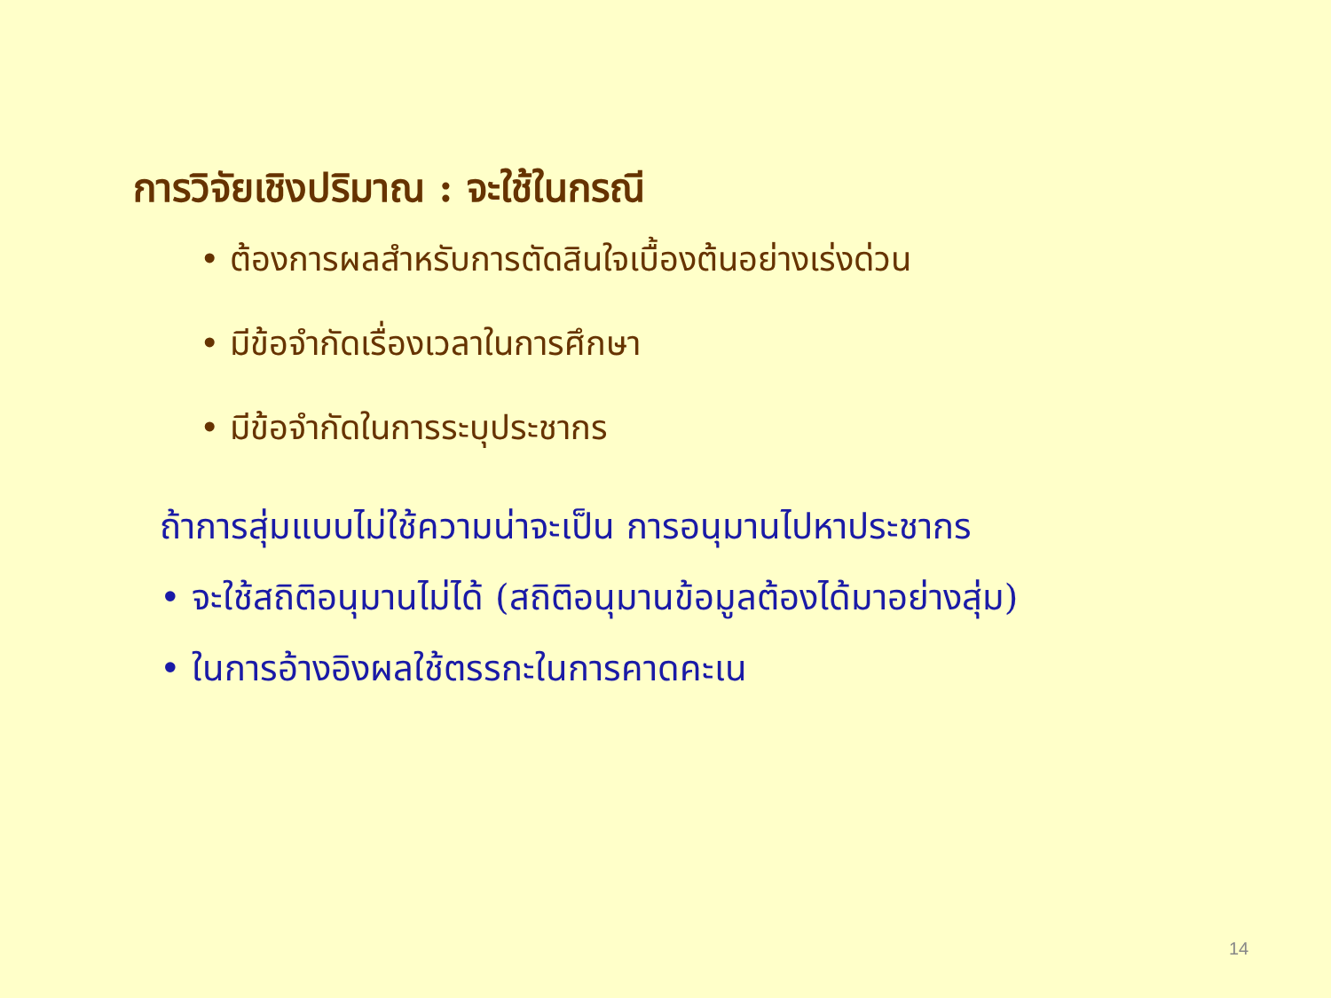การวิจัยเชิงปริมาณ : จะใช้ในกรณี
• ต้องการผลสำหรับการตัดสินใจเบื้องต้นอย่างเร่งด่วน
• มีข้อจำกัดเรื่องเวลาในการศึกษา
• มีข้อจำกัดในการระบุประชากร
ถ้าการสุ่มแบบไม่ใช้ความน่าจะเป็น การอนุมานไปหาประชากร
• จะใช้สถิติอนุมานไม่ได้ (สถิติอนุมานข้อมูลต้องได้มาอย่างสุ่ม)
• ในการอ้างอิงผลใช้ตรรกะในการคาดคะเน
14